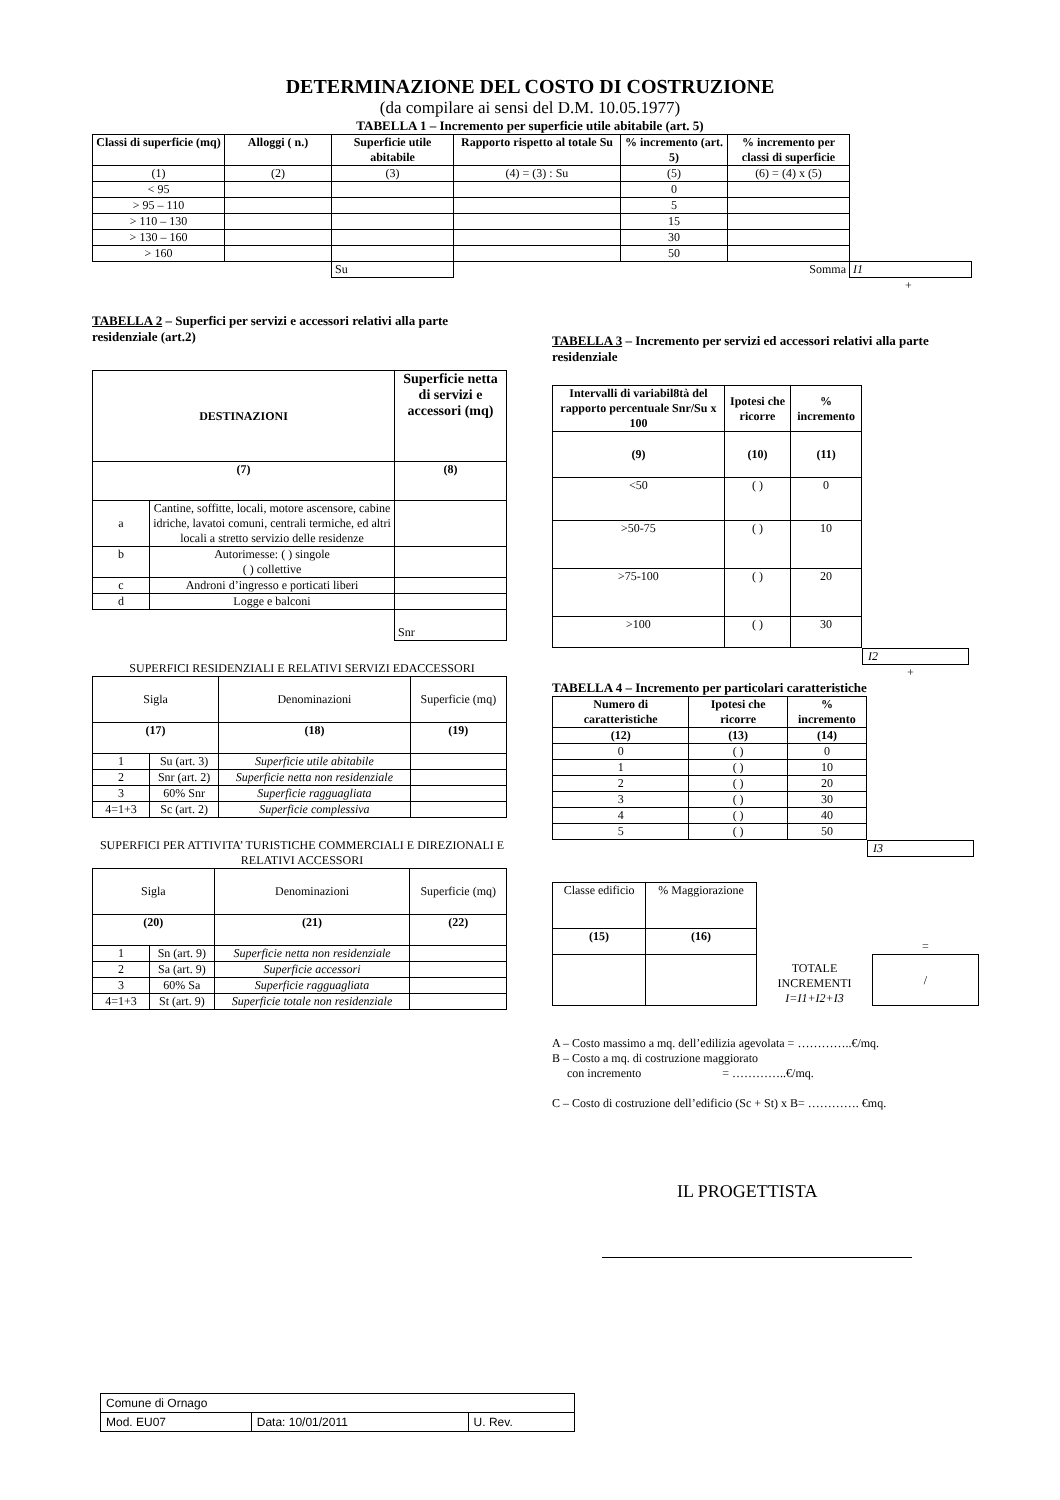DETERMINAZIONE DEL COSTO DI COSTRUZIONE
(da compilare ai sensi del D.M. 10.05.1977)
TABELLA 1 – Incremento per superficie utile abitabile (art. 5)
| Classi di superficie (mq) | Alloggi ( n.) | Superficie utile abitabile | Rapporto rispetto al totale Su | % incremento (art. 5) | % incremento per classi di superficie | |
| (1) | (2) | (3) | (4) = (3) : Su | (5) | (6) = (4) x (5) | |
| < 95 | | | | 0 | | |
| > 95 – 110 | | | | 5 | | |
| > 110 – 130 | | | | 15 | | |
| > 130 – 160 | | | | 30 | | |
| > 160 | | | | 50 | | |
| | | Su | | | Somma | I1 |
+
TABELLA 2 – Superfici per servizi e accessori relativi alla parte residenziale (art.2)
| DESTINAZIONI | | Superficie netta di servizi e accessori (mq) |
| --- | --- | --- |
| (7) | | (8) |
| a | Cantine, soffitte, locali, motore ascensore, cabine idriche, lavatoi comuni, centrali termiche, ed altri locali a stretto servizio delle residenze | |
| b | Autorimesse: ( ) singole ( ) collettive | |
| c | Androni d’ingresso e porticati liberi | |
| d | Logge e balconi | |
| | | Snr |
SUPERFICI RESIDENZIALI E RELATIVI SERVIZI EDACCESSORI
| Sigla | | Denominazioni | Superficie (mq) |
| (17) | | (18) | (19) |
| 1 | Su (art. 3) | Superficie utile abitabile | |
| 2 | Snr (art. 2) | Superficie netta non residenziale | |
| 3 | 60% Snr | Superficie ragguagliata | |
| 4=1+3 | Sc (art. 2) | Superficie complessiva | |
SUPERFICI PER ATTIVITA’ TURISTICHE COMMERCIALI E DIREZIONALI E RELATIVI ACCESSORI
| Sigla | | Denominazioni | Superficie (mq) |
| (20) | | (21) | (22) |
| 1 | Sn (art. 9) | Superficie netta non residenziale | |
| 2 | Sa (art. 9) | Superficie accessori | |
| 3 | 60% Sa | Superficie ragguagliata | |
| 4=1+3 | St (art. 9) | Superficie totale non residenziale | |
TABELLA 3 – Incremento per servizi ed accessori relativi alla parte residenziale
| Intervalli di variabil8tà del rapporto percentuale Snr/Su x 100 | Ipotesi che ricorre | % incremento |
| --- | --- | --- |
| (9) | (10) | (11) |
| <50 | ( ) | 0 |
| >50-75 | ( ) | 10 |
| >75-100 | ( ) | 20 |
| >100 | ( ) | 30 |
I2
+
TABELLA 4 – Incremento per particolari caratteristiche
| Numero di caratteristiche | Ipotesi che ricorre | % incremento |
| --- | --- | --- |
| (12) | (13) | (14) |
| 0 | ( ) | 0 |
| 1 | ( ) | 10 |
| 2 | ( ) | 20 |
| 3 | ( ) | 30 |
| 4 | ( ) | 40 |
| 5 | ( ) | 50 |
I3
| Classe edificio | % Maggiorazione |
| (15) | (16) |
TOTALE INCREMENTI I=I1+I2+I3
=
/
A – Costo massimo a mq. dell’edilizia agevolata = …………..€/mq.
B – Costo a mq. di costruzione maggiorato
con incremento = …………..€/mq.
C – Costo di costruzione dell’edificio (Sc + St) x B= …………. €mq.
IL PROGETTISTA
| Comune di Ornago | | |
| Mod. EU07 | Data: 10/01/2011 | U. Rev. |